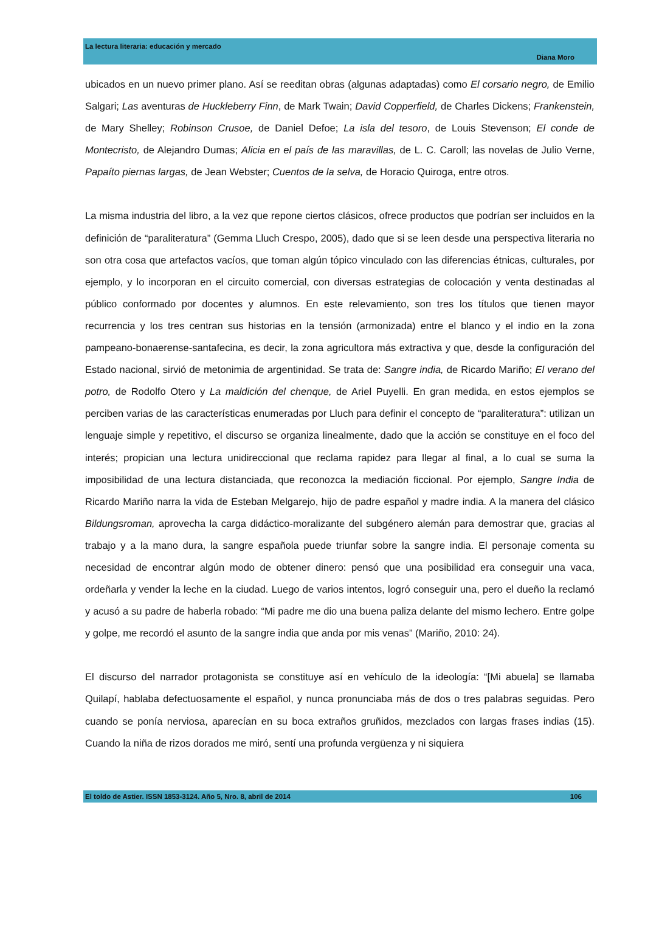La lectura literaria: educación y mercado
Diana Moro
ubicados en un nuevo primer plano. Así se reeditan obras (algunas adaptadas) como El corsario negro, de Emilio Salgari; Las aventuras de Huckleberry Finn, de Mark Twain; David Copperfield, de Charles Dickens; Frankenstein, de Mary Shelley; Robinson Crusoe, de Daniel Defoe; La isla del tesoro, de Louis Stevenson; El conde de Montecristo, de Alejandro Dumas; Alicia en el país de las maravillas, de L. C. Caroll; las novelas de Julio Verne, Papaíto piernas largas, de Jean Webster; Cuentos de la selva, de Horacio Quiroga, entre otros.
La misma industria del libro, a la vez que repone ciertos clásicos, ofrece productos que podrían ser incluidos en la definición de “paraliteratura” (Gemma Lluch Crespo, 2005), dado que si se leen desde una perspectiva literaria no son otra cosa que artefactos vacíos, que toman algún tópico vinculado con las diferencias étnicas, culturales, por ejemplo, y lo incorporan en el circuito comercial, con diversas estrategias de colocación y venta destinadas al público conformado por docentes y alumnos. En este relevamiento, son tres los títulos que tienen mayor recurrencia y los tres centran sus historias en la tensión (armonizada) entre el blanco y el indio en la zona pampeano-bonaerense-santafecina, es decir, la zona agricultora más extractiva y que, desde la configuración del Estado nacional, sirvió de metonimia de argentinidad. Se trata de: Sangre india, de Ricardo Mariño; El verano del potro, de Rodolfo Otero y La maldición del chenque, de Ariel Puyelli. En gran medida, en estos ejemplos se perciben varias de las características enumeradas por Lluch para definir el concepto de “paraliteratura”: utilizan un lenguaje simple y repetitivo, el discurso se organiza linealmente, dado que la acción se constituye en el foco del interés; propician una lectura unidireccional que reclama rapidez para llegar al final, a lo cual se suma la imposibilidad de una lectura distanciada, que reconozca la mediación ficcional. Por ejemplo, Sangre India de Ricardo Mariño narra la vida de Esteban Melgarejo, hijo de padre español y madre india. A la manera del clásico Bildungsroman, aprovecha la carga didáctico-moralizante del subgénero alemán para demostrar que, gracias al trabajo y a la mano dura, la sangre española puede triunfar sobre la sangre india. El personaje comenta su necesidad de encontrar algún modo de obtener dinero: pensó que una posibilidad era conseguir una vaca, ordeñarla y vender la leche en la ciudad. Luego de varios intentos, logró conseguir una, pero el dueño la reclamó y acusó a su padre de haberla robado: “Mi padre me dio una buena paliza delante del mismo lechero. Entre golpe y golpe, me recordó el asunto de la sangre india que anda por mis venas” (Mariño, 2010: 24).
El discurso del narrador protagonista se constituye así en vehículo de la ideología: “[Mi abuela] se llamaba Quilapí, hablaba defectuosamente el español, y nunca pronunciaba más de dos o tres palabras seguidas. Pero cuando se ponía nerviosa, aparecían en su boca extraños gruñidos, mezclados con largas frases indias (15). Cuando la niña de rizos dorados me miró, sentí una profunda vergüenza y ni siquiera
El toldo de Astier. ISSN 1853-3124. Año 5, Nro. 8, abril de 2014 106